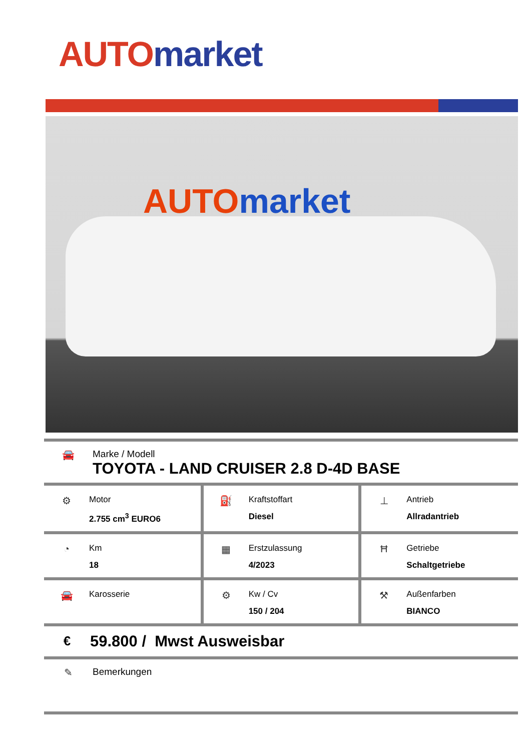AUTO market
AUTO market
🚘 Marke / Modell
TOYOTA - LAND CRUISER 2.8 D-4D BASE
| ⚙ Motor 2.755 cm<sup>3</sup> EURO6 | ⛽ Kraftstoffart Diesel | ⊥ Antrieb Allradantrieb |
| ◔ Km 18 | ▦ Erstzulassung 4/2023 | Ħ Getriebe Schaltgetriebe |
| 🚘 Karosserie | ⚙ Kw / Cv 150 / 204 | ⚒ Außenfarben BIANCO |
€
59.800 / Mwst Ausweisbar
✎ Bemerkungen